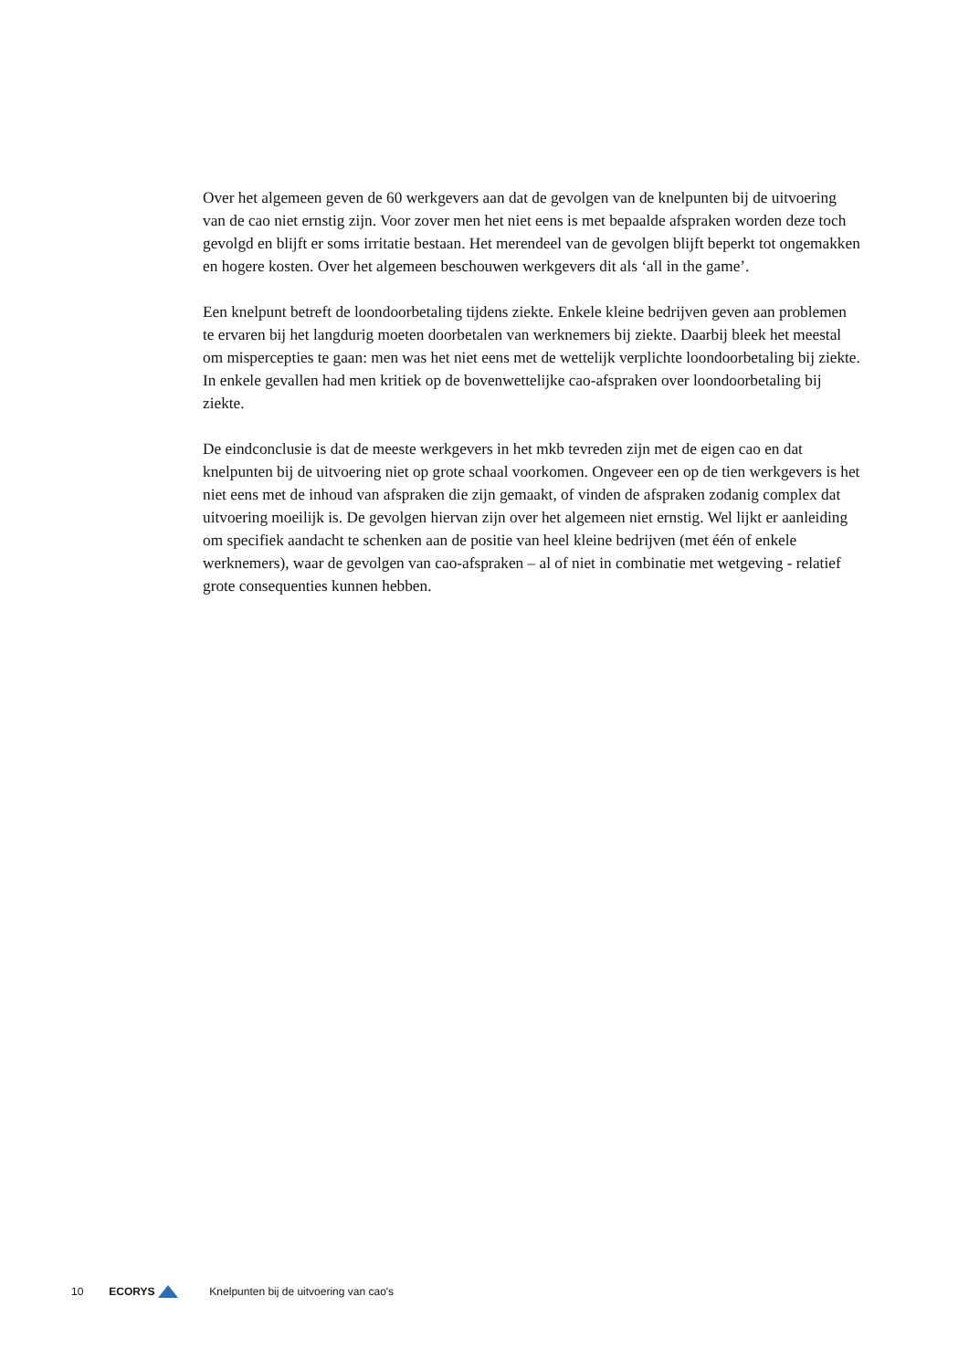Over het algemeen geven de 60 werkgevers aan dat de gevolgen van de knelpunten bij de uitvoering van de cao niet ernstig zijn. Voor zover men het niet eens is met bepaalde afspraken worden deze toch gevolgd en blijft er soms irritatie bestaan. Het merendeel van de gevolgen blijft beperkt tot ongemakken en hogere kosten. Over het algemeen beschouwen werkgevers dit als ‘all in the game’.
Een knelpunt betreft de loondoorbetaling tijdens ziekte. Enkele kleine bedrijven geven aan problemen te ervaren bij het langdurig moeten doorbetalen van werknemers bij ziekte. Daarbij bleek het meestal om mispercepties te gaan: men was het niet eens met de wettelijk verplichte loondoorbetaling bij ziekte. In enkele gevallen had men kritiek op de bovenwettelijke cao-afspraken over loondoorbetaling bij ziekte.
De eindconclusie is dat de meeste werkgevers in het mkb tevreden zijn met de eigen cao en dat knelpunten bij de uitvoering niet op grote schaal voorkomen. Ongeveer een op de tien werkgevers is het niet eens met de inhoud van afspraken die zijn gemaakt, of vinden de afspraken zodanig complex dat uitvoering moeilijk is. De gevolgen hiervan zijn over het algemeen niet ernstig. Wel lijkt er aanleiding om specifiek aandacht te schenken aan de positie van heel kleine bedrijven (met één of enkele werknemers), waar de gevolgen van cao-afspraken – al of niet in combinatie met wetgeving - relatief grote consequenties kunnen hebben.
10 ECORYS Knelpunten bij de uitvoering van cao's